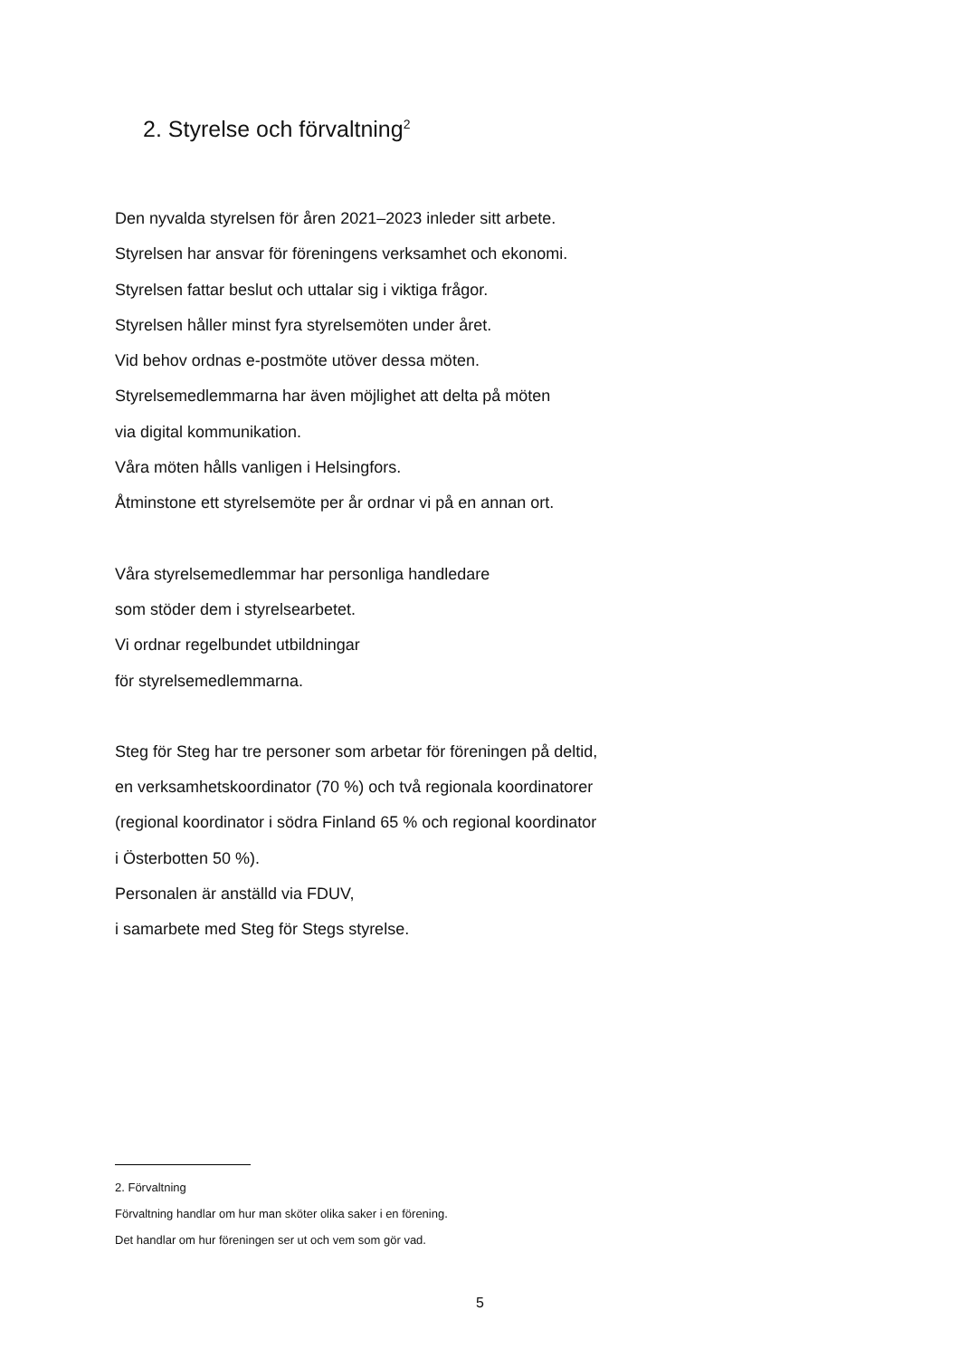2. Styrelse och förvaltning<sup>2</sup>
Den nyvalda styrelsen för åren 2021–2023 inleder sitt arbete.
Styrelsen har ansvar för föreningens verksamhet och ekonomi.
Styrelsen fattar beslut och uttalar sig i viktiga frågor.
Styrelsen håller minst fyra styrelsemöten under året.
Vid behov ordnas e-postmöte utöver dessa möten.
Styrelsemedlemmarna har även möjlighet att delta på möten
via digital kommunikation.
Våra möten hålls vanligen i Helsingfors.
Åtminstone ett styrelsemöte per år ordnar vi på en annan ort.
Våra styrelsemedlemmar har personliga handledare
som stöder dem i styrelsearbetet.
Vi ordnar regelbundet utbildningar
för styrelsemedlemmarna.
Steg för Steg har tre personer som arbetar för föreningen på deltid,
en verksamhetskoordinator (70 %) och två regionala koordinatorer
(regional koordinator i södra Finland 65 % och regional koordinator
i Österbotten 50 %).
Personalen är anställd via FDUV,
i samarbete med Steg för Stegs styrelse.
2. Förvaltning
Förvaltning handlar om hur man sköter olika saker i en förening.
Det handlar om hur föreningen ser ut och vem som gör vad.
5